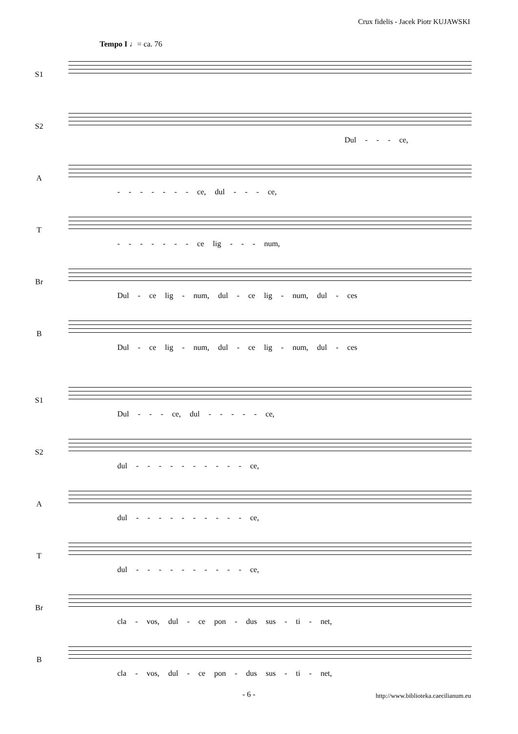Crux fidelis - Jacek Piotr KUJAWSKI
Tempo I ♩= ca. 76
S1
S2
Dul - - - ce,
A
- - - - - - - ce, dul - - - ce,
T
- - - - - - - ce lig - - - num,
Br
Dul - ce lig - num, dul - ce lig - num, dul - ces
B
Dul - ce lig - num, dul - ce lig - num, dul - ces
S1
Dul - - - ce, dul - - - - - ce,
S2
dul - - - - - - - - - - ce,
A
dul - - - - - - - - - - ce,
T
dul - - - - - - - - - - ce,
Br
cla - vos, dul - ce pon - dus sus - ti - net,
B
cla - vos, dul - ce pon - dus sus - ti - net,
- 6 - http://www.biblioteka.caecilianum.eu